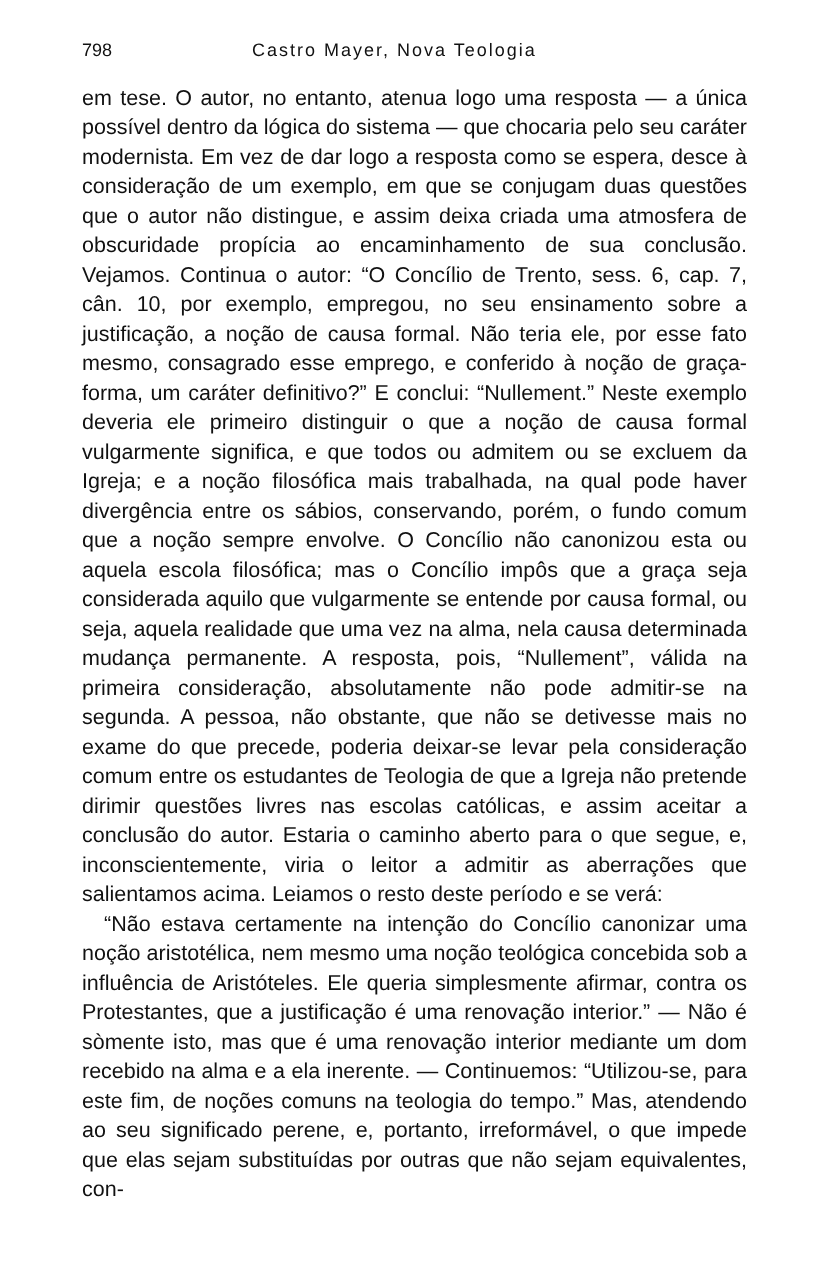798 Castro Mayer, Nova Teologia
em tese. O autor, no entanto, atenua logo uma resposta — a única possível dentro da lógica do sistema — que chocaria pelo seu caráter modernista. Em vez de dar logo a resposta como se espera, desce à consideração de um exemplo, em que se conjugam duas questões que o autor não distingue, e assim deixa criada uma atmosfera de obscuridade propícia ao encaminhamento de sua conclusão. Vejamos. Continua o autor: “O Concílio de Trento, sess. 6, cap. 7, cân. 10, por exemplo, empregou, no seu ensinamento sobre a justificação, a noção de causa formal. Não teria ele, por esse fato mesmo, consagrado esse emprego, e conferido à noção de graça-forma, um caráter definitivo?” E conclui: “Nullement.” Neste exemplo deveria ele primeiro distinguir o que a noção de causa formal vulgarmente significa, e que todos ou admitem ou se excluem da Igreja; e a noção filosófica mais trabalhada, na qual pode haver divergência entre os sábios, conservando, porém, o fundo comum que a noção sempre envolve. O Concílio não canonizou esta ou aquela escola filosófica; mas o Concílio impôs que a graça seja considerada aquilo que vulgarmente se entende por causa formal, ou seja, aquela realidade que uma vez na alma, nela causa determinada mudança permanente. A resposta, pois, “Nullement”, válida na primeira consideração, absolutamente não pode admitir-se na segunda. A pessoa, não obstante, que não se detivesse mais no exame do que precede, poderia deixar-se levar pela consideração comum entre os estudantes de Teologia de que a Igreja não pretende dirimir questões livres nas escolas católicas, e assim aceitar a conclusão do autor. Estaria o caminho aberto para o que segue, e, inconscientemente, viria o leitor a admitir as aberrações que salientamos acima. Leiamos o resto deste período e se verá:
“Não estava certamente na intenção do Concílio canonizar uma noção aristotélica, nem mesmo uma noção teológica concebida sob a influência de Aristóteles. Ele queria simplesmente afirmar, contra os Protestantes, que a justificação é uma renovação interior.” — Não é sòmente isto, mas que é uma renovação interior mediante um dom recebido na alma e a ela inerente. — Continuemos: “Utilizou-se, para este fim, de noções comuns na teologia do tempo.” Mas, atendendo ao seu significado perene, e, portanto, irreformável, o que impede que elas sejam substituídas por outras que não sejam equivalentes, con-